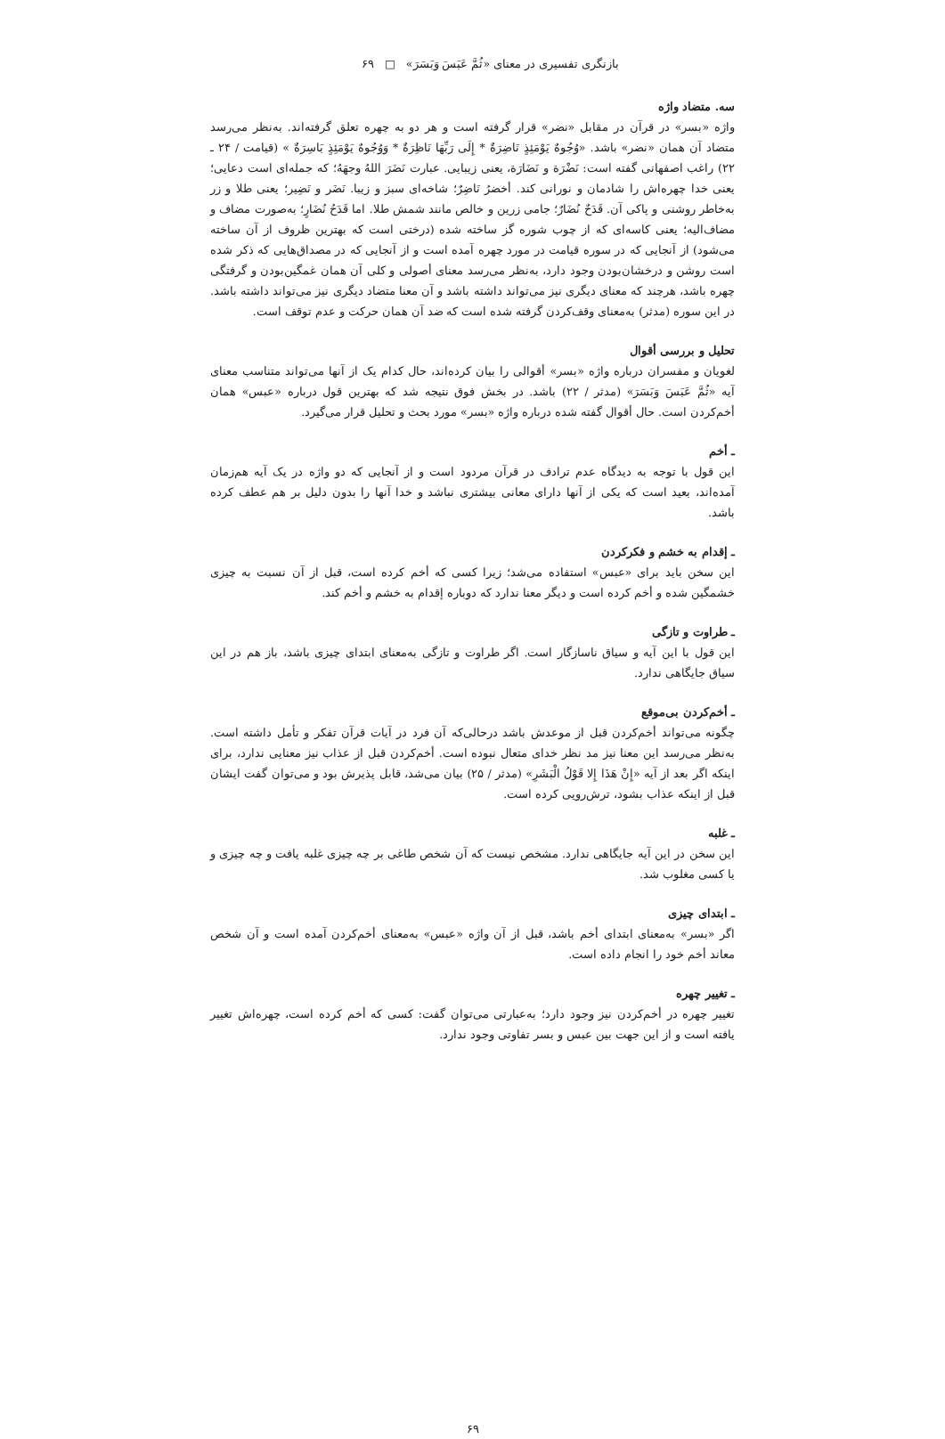بازنگری تفسیری در معنای «ثُمَّ عَبَسَ وَبَسَرَ» □ ۶۹
سه. متضاد واژه
واژه «بسر» در قرآن در مقابل «نضر» قرار گرفته است و هر دو به چهره تعلق گرفته‌اند. به‌نظر می‌رسد متضاد آن همان «نضر» باشد. «وُجُوهٌ يَوْمَئِذٍ نَاضِرَةٌ * إِلَى رَبِّهَا نَاظِرَةٌ * وَوُجُوهٌ يَوْمَئِذٍ بَاسِرَةٌ » (قیامت / ۲۴ ـ ۲۲) راغب اصفهانی گفته است: نَضْرَة و نَضَارَة، یعنی زیبایی. عبارت نَضَرَ اللهُ وجهَهُ؛ که جمله‌ای است دعایی؛ یعنی خدا چهره‌اش را شادمان و نورانی کند. أخضرُ نَاضِرٌ؛ شاخه‌ای سبز و زیبا. نَضَر و نَضِير؛ یعنی طلا و زر به‌خاطر روشنی و پاکی آن. قَدَحٌ نُضَارٌ؛ جامی زرین و خالص مانند شمش طلا. اما قَدَحُ نُضَارٍ؛ به‌صورت مضاف و مضاف‌الیه؛ یعنی کاسه‌ای که از چوب شوره گز ساخته شده (درختی است که بهترین ظروف از آن ساخته می‌شود) از آنجایی که در سوره قیامت در مورد چهره آمده است و از آنجایی که در مصداق‌هایی که ذکر شده است روشن و درخشان‌بودن وجود دارد، به‌نظر می‌رسد معنای أصولی و کلی آن همان غمگین‌بودن و گرفتگی چهره باشد، هرچند که معنای دیگری نیز می‌تواند داشته باشد و آن معنا متضاد دیگری نیز می‌تواند داشته باشد. در این سوره (مدثر) به‌معنای وقف‌کردن گرفته شده است که ضد آن همان حرکت و عدم توقف است.
تحلیل و بررسی أقوال
لغویان و مفسران درباره واژه «بسر» أقوالی را بیان کرده‌اند، حال کدام یک از آنها می‌تواند متناسب معنای آیه «ثُمَّ عَبَسَ وَبَسَرَ» (مدثر / ۲۲) باشد. در بخش فوق نتیجه شد که بهترین قول درباره «عبس» همان أخم‌کردن است. حال أقوال گفته شده درباره واژه «بسر» مورد بحث و تحلیل قرار می‌گیرد.
ـ أخم
این قول با توجه به دیدگاه عدم ترادف در قرآن مردود است و از آنجایی که دو واژه در یک آیه هم‌زمان آمده‌اند، بعید است که یکی از آنها دارای معانی بیشتری نباشد و خدا آنها را بدون دلیل بر هم عطف کرده باشد.
ـ إقدام به خشم و فکرکردن
این سخن باید برای «عبس» استفاده می‌شد؛ زیرا کسی که أخم کرده است، قبل از آن نسبت به چیزی خشمگین شده و أخم کرده است و دیگر معنا ندارد که دوباره إقدام به خشم و أخم کند.
ـ طراوت و تازگی
این قول با این آیه و سیاق ناسازگار است. اگر طراوت و تازگی به‌معنای ابتدای چیزی باشد، باز هم در این سیاق جایگاهی ندارد.
ـ أخم‌کردن بی‌موقع
چگونه می‌تواند أخم‌کردن قبل از موعدش باشد درحالی‌که آن فرد در آیات قرآن تفکر و تأمل داشته است. به‌نظر می‌رسد این معنا نیز مد نظر خدای متعال نبوده است. أخم‌کردن قبل از عذاب نیز معنایی ندارد، برای اینکه اگر بعد از آیه «إِنْ هَذَا إِلا قَوْلُ الْبَشَرِ» (مدثر / ۲۵) بیان می‌شد، قابل پذیرش بود و می‌توان گفت ایشان قبل از اینکه عذاب بشود، ترش‌رویی کرده است.
ـ غلبه
این سخن در این آیه جایگاهی ندارد. مشخص نیست که آن شخص طاغی بر چه چیزی غلبه یافت و چه چیزی و یا کسی مغلوب شد.
ـ ابتدای چیزی
اگر «بسر» به‌معنای ابتدای أخم باشد، قبل از آن واژه «عبس» به‌معنای أخم‌کردن آمده است و آن شخص معاند أخم خود را انجام داده است.
ـ تغییر چهره
تغییر چهره در أخم‌کردن نیز وجود دارد؛ به‌عبارتی می‌توان گفت: کسی که أخم کرده است، چهره‌اش تغییر یافته است و از این جهت بین عبس و بسر تفاوتی وجود ندارد.
۶۹